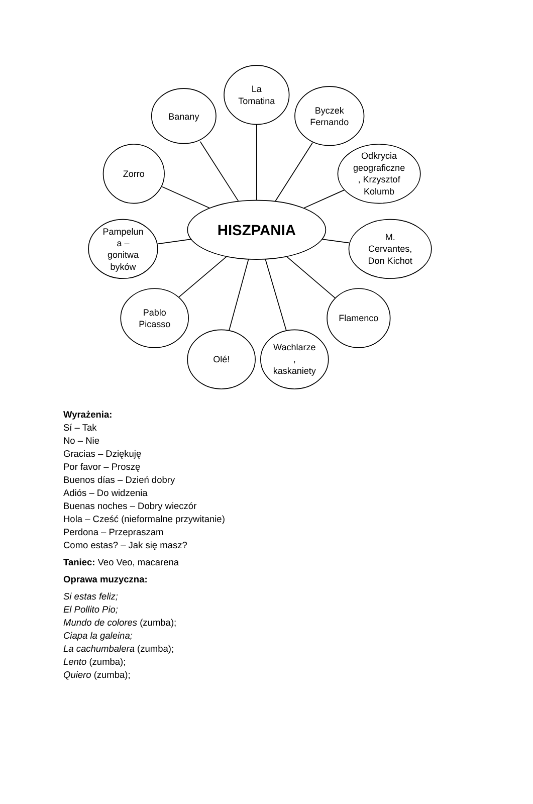La
Tomatina
Banany
Byczek
Fernando
Zorro
Odkrycia
geograficzne
, Krzysztof
Kolumb
HISZPANIA
Pampelun
a –
gonitwa
byków
M.
Cervantes,
Don Kichot
Pablo
Picasso
Flamenco
Olé!
Wachlarze
,
kaskaniety
Wyrażenia:
Sí – Tak
No – Nie
Gracias – Dziękuję
Por favor – Proszę
Buenos días – Dzień dobry
Adiós – Do widzenia
Buenas noches – Dobry wieczór
Hola – Cześć (nieformalne przywitanie)
Perdona – Przepraszam
Como estas? – Jak się masz?
Taniec: Veo Veo, macarena
Oprawa muzyczna:
Si estas feliz;
El Pollito Pio;
Mundo de colores (zumba);
Ciapa la galeina;
La cachumbalera (zumba);
Lento (zumba);
Quiero (zumba);